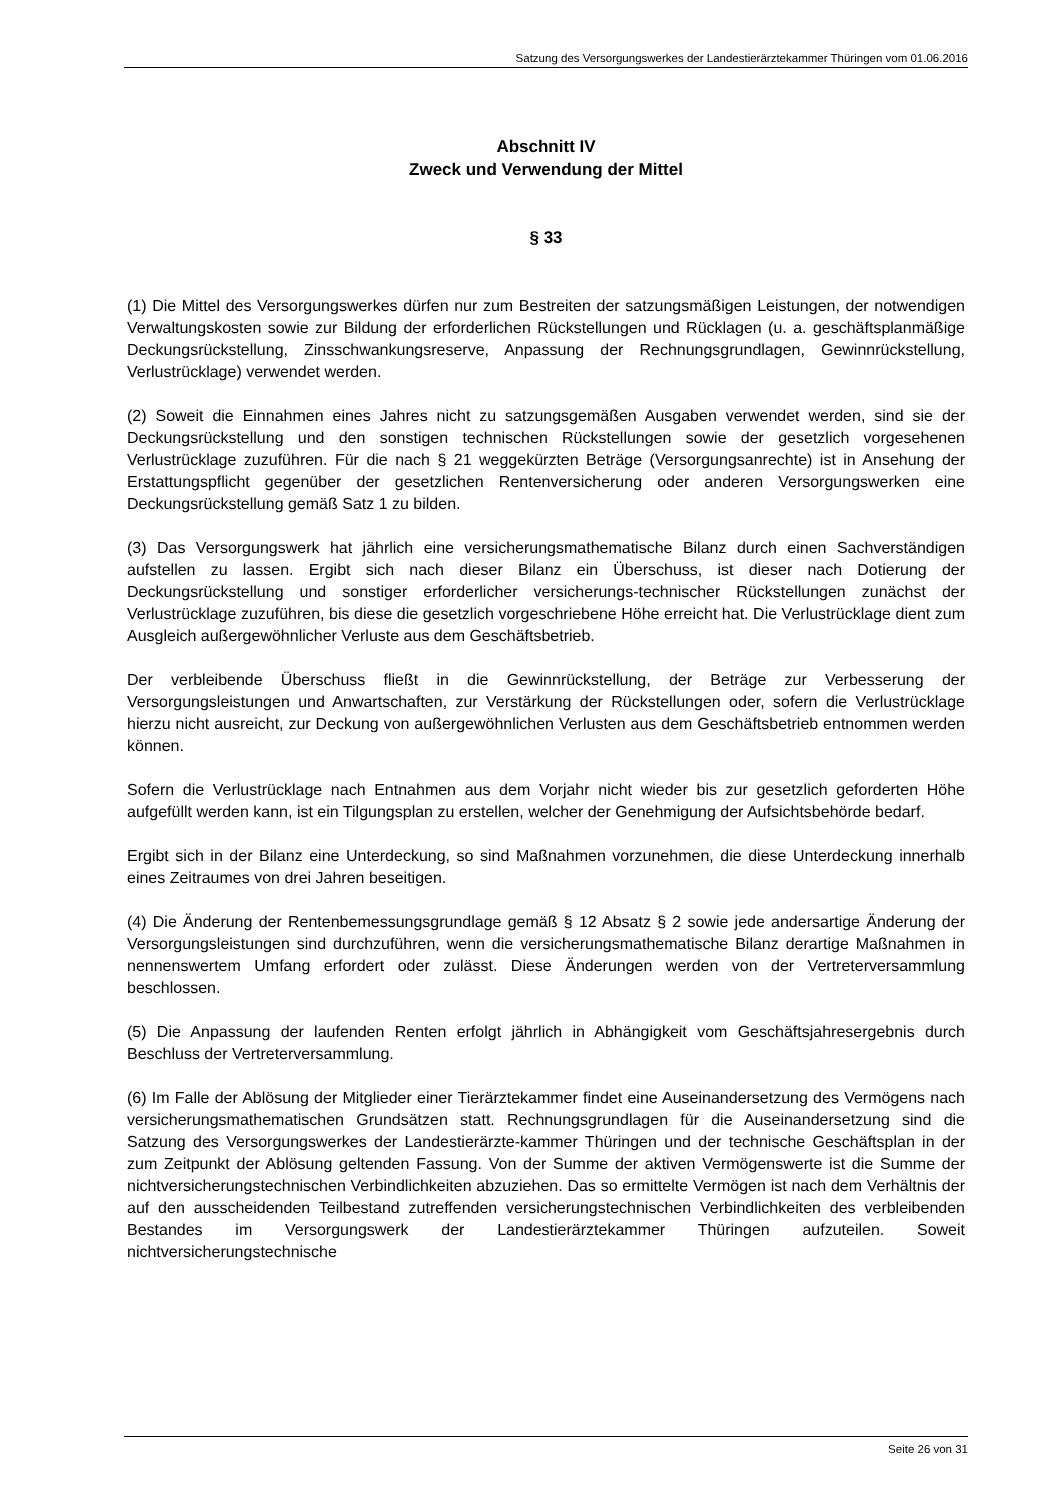Satzung des Versorgungswerkes der Landestierärztekammer Thüringen vom 01.06.2016
Abschnitt IV
Zweck und Verwendung der Mittel
§ 33
(1) Die Mittel des Versorgungswerkes dürfen nur zum Bestreiten der satzungsmäßigen Leistungen, der notwendigen Verwaltungskosten sowie zur Bildung der erforderlichen Rückstellungen und Rücklagen (u. a. geschäftsplanmäßige Deckungsrückstellung, Zinsschwankungsreserve, Anpassung der Rechnungsgrundlagen, Gewinnrückstellung, Verlustrücklage) verwendet werden.
(2) Soweit die Einnahmen eines Jahres nicht zu satzungsgemäßen Ausgaben verwendet werden, sind sie der Deckungsrückstellung und den sonstigen technischen Rückstellungen sowie der gesetzlich vorgesehenen Verlustrücklage zuzuführen. Für die nach § 21 weggekürzten Beträge (Versorgungsanrechte) ist in Ansehung der Erstattungspflicht gegenüber der gesetzlichen Rentenversicherung oder anderen Versorgungswerken eine Deckungsrückstellung gemäß Satz 1 zu bilden.
(3) Das Versorgungswerk hat jährlich eine versicherungsmathematische Bilanz durch einen Sachverständigen aufstellen zu lassen. Ergibt sich nach dieser Bilanz ein Überschuss, ist dieser nach Dotierung der Deckungsrückstellung und sonstiger erforderlicher versicherungs-technischer Rückstellungen zunächst der Verlustrücklage zuzuführen, bis diese die gesetzlich vorgeschriebene Höhe erreicht hat. Die Verlustrücklage dient zum Ausgleich außergewöhnlicher Verluste aus dem Geschäftsbetrieb.
Der verbleibende Überschuss fließt in die Gewinnrückstellung, der Beträge zur Verbesserung der Versorgungsleistungen und Anwartschaften, zur Verstärkung der Rückstellungen oder, sofern die Verlustrücklage hierzu nicht ausreicht, zur Deckung von außergewöhnlichen Verlusten aus dem Geschäftsbetrieb entnommen werden können.
Sofern die Verlustrücklage nach Entnahmen aus dem Vorjahr nicht wieder bis zur gesetzlich geforderten Höhe aufgefüllt werden kann, ist ein Tilgungsplan zu erstellen, welcher der Genehmigung der Aufsichtsbehörde bedarf.
Ergibt sich in der Bilanz eine Unterdeckung, so sind Maßnahmen vorzunehmen, die diese Unterdeckung innerhalb eines Zeitraumes von drei Jahren beseitigen.
(4) Die Änderung der Rentenbemessungsgrundlage gemäß § 12 Absatz § 2 sowie jede andersartige Änderung der Versorgungsleistungen sind durchzuführen, wenn die versicherungsmathematische Bilanz derartige Maßnahmen in nennenswertem Umfang erfordert oder zulässt. Diese Änderungen werden von der Vertreterversammlung beschlossen.
(5) Die Anpassung der laufenden Renten erfolgt jährlich in Abhängigkeit vom Geschäftsjahresergebnis durch Beschluss der Vertreterversammlung.
(6) Im Falle der Ablösung der Mitglieder einer Tierärztekammer findet eine Auseinandersetzung des Vermögens nach versicherungsmathematischen Grundsätzen statt. Rechnungsgrundlagen für die Auseinandersetzung sind die Satzung des Versorgungswerkes der Landestierärzte-kammer Thüringen und der technische Geschäftsplan in der zum Zeitpunkt der Ablösung geltenden Fassung. Von der Summe der aktiven Vermögenswerte ist die Summe der nichtversicherungstechnischen Verbindlichkeiten abzuziehen. Das so ermittelte Vermögen ist nach dem Verhältnis der auf den ausscheidenden Teilbestand zutreffenden versicherungstechnischen Verbindlichkeiten des verbleibenden Bestandes im Versorgungswerk der Landestierärztekammer Thüringen aufzuteilen. Soweit nichtversicherungstechnische
Seite 26 von 31